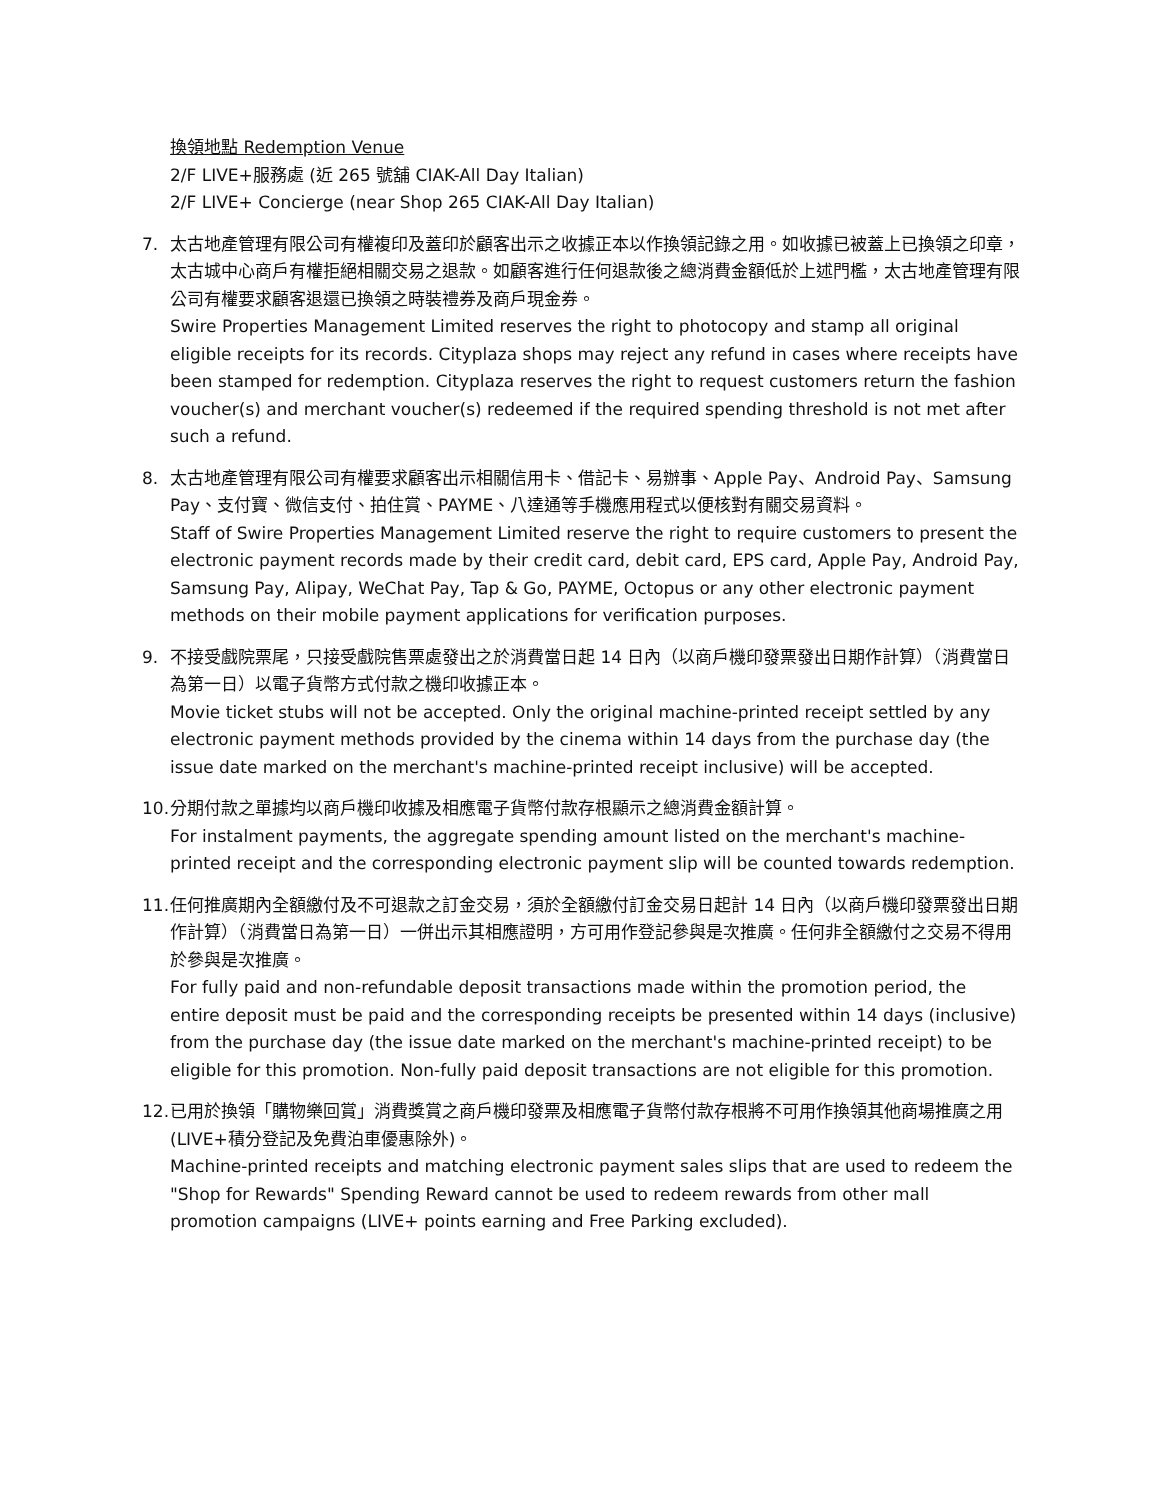換領地點 Redemption Venue
2/F LIVE+服務處 (近 265 號舖 CIAK-All Day Italian)
2/F LIVE+ Concierge (near Shop 265 CIAK-All Day Italian)
7. 太古地產管理有限公司有權複印及蓋印於顧客出示之收據正本以作換領記錄之用。如收據已被蓋上已換領之印章，太古城中心商戶有權拒絕相關交易之退款。如顧客進行任何退款後之總消費金額低於上述門檻，太古地產管理有限公司有權要求顧客退還已換領之時裝禮券及商戶現金券。
Swire Properties Management Limited reserves the right to photocopy and stamp all original eligible receipts for its records. Cityplaza shops may reject any refund in cases where receipts have been stamped for redemption. Cityplaza reserves the right to request customers return the fashion voucher(s) and merchant voucher(s) redeemed if the required spending threshold is not met after such a refund.
8. 太古地產管理有限公司有權要求顧客出示相關信用卡、借記卡、易辦事、Apple Pay、Android Pay、Samsung Pay、支付寶、微信支付、拍住賞、PAYME、八達通等手機應用程式以便核對有關交易資料。
Staff of Swire Properties Management Limited reserve the right to require customers to present the electronic payment records made by their credit card, debit card, EPS card, Apple Pay, Android Pay, Samsung Pay, Alipay, WeChat Pay, Tap & Go, PAYME, Octopus or any other electronic payment methods on their mobile payment applications for verification purposes.
9. 不接受戲院票尾，只接受戲院售票處發出之於消費當日起 14 日內（以商戶機印發票發出日期作計算）（消費當日為第一日）以電子貨幣方式付款之機印收據正本。
Movie ticket stubs will not be accepted. Only the original machine-printed receipt settled by any electronic payment methods provided by the cinema within 14 days from the purchase day (the issue date marked on the merchant's machine-printed receipt inclusive) will be accepted.
10.
分期付款之單據均以商戶機印收據及相應電子貨幣付款存根顯示之總消費金額計算。
For instalment payments, the aggregate spending amount listed on the merchant's machine-printed receipt and the corresponding electronic payment slip will be counted towards redemption.
11.
任何推廣期內全額繳付及不可退款之訂金交易，須於全額繳付訂金交易日起計 14 日內（以商戶機印發票發出日期作計算）（消費當日為第一日）一併出示其相應證明，方可用作登記參與是次推廣。任何非全額繳付之交易不得用於參與是次推廣。
For fully paid and non-refundable deposit transactions made within the promotion period, the entire deposit must be paid and the corresponding receipts be presented within 14 days (inclusive) from the purchase day (the issue date marked on the merchant's machine-printed receipt) to be eligible for this promotion. Non-fully paid deposit transactions are not eligible for this promotion.
12.
已用於換領「購物樂回賞」消費獎賞之商戶機印發票及相應電子貨幣付款存根將不可用作換領其他商場推廣之用 (LIVE+積分登記及免費泊車優惠除外)。
Machine-printed receipts and matching electronic payment sales slips that are used to redeem the "Shop for Rewards" Spending Reward cannot be used to redeem rewards from other mall promotion campaigns (LIVE+ points earning and Free Parking excluded).